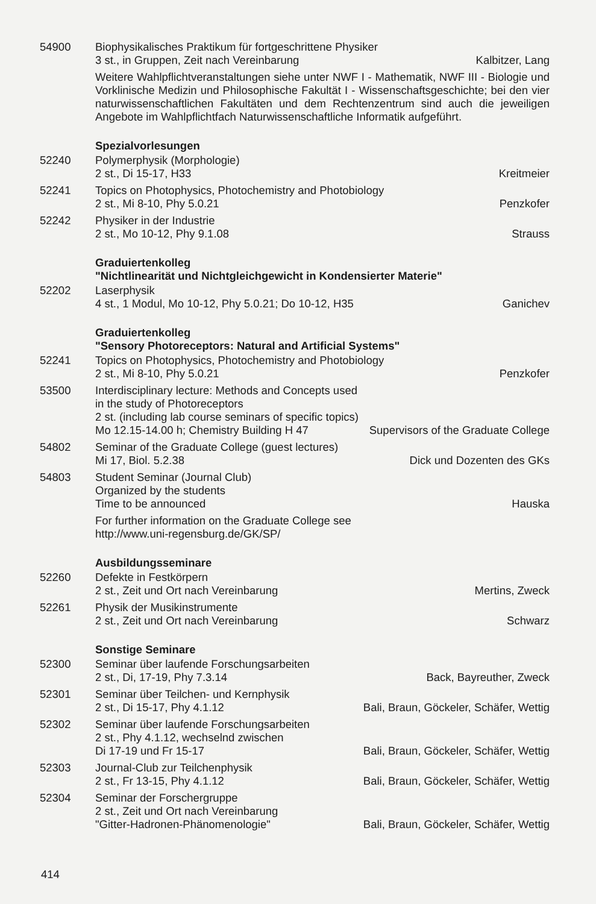54900 Biophysikalisches Praktikum für fortgeschrittene Physiker
3 st., in Gruppen, Zeit nach Vereinbarung Kalbitzer, Lang
Weitere Wahlpflichtveranstaltungen siehe unter NWF I - Mathematik, NWF III - Biologie und Vorklinische Medizin und Philosophische Fakultät I - Wissenschaftsgeschichte; bei den vier naturwissenschaftlichen Fakultäten und dem Rechtenzentrum sind auch die jeweiligen Angebote im Wahlpflichtfach Naturwissenschaftliche Informatik aufgeführt.
Spezialvorlesungen
52240 Polymerphysik (Morphologie)
2 st., Di 15-17, H33 Kreitmeier
52241 Topics on Photophysics, Photochemistry and Photobiology
2 st., Mi 8-10, Phy 5.0.21 Penzkofer
52242 Physiker in der Industrie
2 st., Mo 10-12, Phy 9.1.08 Strauss
Graduiertenkolleg
"Nichtlinearität und Nichtgleichgewicht in Kondensierter Materie"
52202 Laserphysik
4 st., 1 Modul, Mo 10-12, Phy 5.0.21; Do 10-12, H35 Ganichev
Graduiertenkolleg
"Sensory Photoreceptors: Natural and Artificial Systems"
52241 Topics on Photophysics, Photochemistry and Photobiology
2 st., Mi 8-10, Phy 5.0.21 Penzkofer
53500 Interdisciplinary lecture: Methods and Concepts used
in the study of Photoreceptors
2 st. (including lab course seminars of specific topics)
Mo 12.15-14.00 h; Chemistry Building H 47 Supervisors of the Graduate College
54802 Seminar of the Graduate College (guest lectures)
Mi 17, Biol. 5.2.38 Dick und Dozenten des GKs
54803 Student Seminar (Journal Club)
Organized by the students
Time to be announced Hauska
For further information on the Graduate College see
http://www.uni-regensburg.de/GK/SP/
Ausbildungsseminare
52260 Defekte in Festkörpern
2 st., Zeit und Ort nach Vereinbarung Mertins, Zweck
52261 Physik der Musikinstrumente
2 st., Zeit und Ort nach Vereinbarung Schwarz
Sonstige Seminare
52300 Seminar über laufende Forschungsarbeiten
2 st., Di, 17-19, Phy 7.3.14 Back, Bayreuther, Zweck
52301 Seminar über Teilchen- und Kernphysik
2 st., Di 15-17, Phy 4.1.12 Bali, Braun, Göckeler, Schäfer, Wettig
52302 Seminar über laufende Forschungsarbeiten
2 st., Phy 4.1.12, wechselnd zwischen
Di 17-19 und Fr 15-17 Bali, Braun, Göckeler, Schäfer, Wettig
52303 Journal-Club zur Teilchenphysik
2 st., Fr 13-15, Phy 4.1.12 Bali, Braun, Göckeler, Schäfer, Wettig
52304 Seminar der Forschergruppe
2 st., Zeit und Ort nach Vereinbarung
"Gitter-Hadronen-Phänomenologie" Bali, Braun, Göckeler, Schäfer, Wettig
414